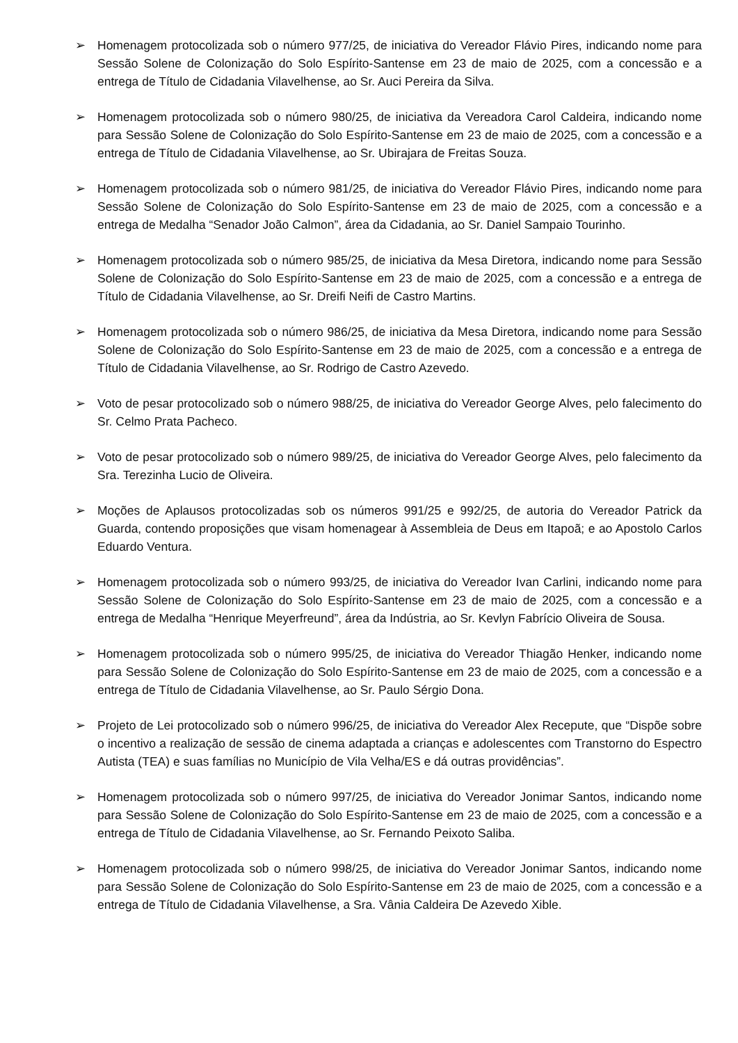➢ Homenagem protocolizada sob o número 977/25, de iniciativa do Vereador Flávio Pires, indicando nome para Sessão Solene de Colonização do Solo Espírito-Santense em 23 de maio de 2025, com a concessão e a entrega de Título de Cidadania Vilavelhense, ao Sr. Auci Pereira da Silva.
➢ Homenagem protocolizada sob o número 980/25, de iniciativa da Vereadora Carol Caldeira, indicando nome para Sessão Solene de Colonização do Solo Espírito-Santense em 23 de maio de 2025, com a concessão e a entrega de Título de Cidadania Vilavelhense, ao Sr. Ubirajara de Freitas Souza.
➢ Homenagem protocolizada sob o número 981/25, de iniciativa do Vereador Flávio Pires, indicando nome para Sessão Solene de Colonização do Solo Espírito-Santense em 23 de maio de 2025, com a concessão e a entrega de Medalha “Senador João Calmon”, área da Cidadania, ao Sr. Daniel Sampaio Tourinho.
➢ Homenagem protocolizada sob o número 985/25, de iniciativa da Mesa Diretora, indicando nome para Sessão Solene de Colonização do Solo Espírito-Santense em 23 de maio de 2025, com a concessão e a entrega de Título de Cidadania Vilavelhense, ao Sr. Dreifi Neifi de Castro Martins.
➢ Homenagem protocolizada sob o número 986/25, de iniciativa da Mesa Diretora, indicando nome para Sessão Solene de Colonização do Solo Espírito-Santense em 23 de maio de 2025, com a concessão e a entrega de Título de Cidadania Vilavelhense, ao Sr. Rodrigo de Castro Azevedo.
➢ Voto de pesar protocolizado sob o número 988/25, de iniciativa do Vereador George Alves, pelo falecimento do Sr. Celmo Prata Pacheco.
➢ Voto de pesar protocolizado sob o número 989/25, de iniciativa do Vereador George Alves, pelo falecimento da Sra. Terezinha Lucio de Oliveira.
➢ Moções de Aplausos protocolizadas sob os números 991/25 e 992/25, de autoria do Vereador Patrick da Guarda, contendo proposições que visam homenagear à Assembleia de Deus em Itapoã; e ao Apostolo Carlos Eduardo Ventura.
➢ Homenagem protocolizada sob o número 993/25, de iniciativa do Vereador Ivan Carlini, indicando nome para Sessão Solene de Colonização do Solo Espírito-Santense em 23 de maio de 2025, com a concessão e a entrega de Medalha “Henrique Meyerfreund”, área da Indústria, ao Sr. Kevlyn Fabrício Oliveira de Sousa.
➢ Homenagem protocolizada sob o número 995/25, de iniciativa do Vereador Thiagão Henker, indicando nome para Sessão Solene de Colonização do Solo Espírito-Santense em 23 de maio de 2025, com a concessão e a entrega de Título de Cidadania Vilavelhense, ao Sr. Paulo Sérgio Dona.
➢ Projeto de Lei protocolizado sob o número 996/25, de iniciativa do Vereador Alex Recepute, que “Dispõe sobre o incentivo a realização de sessão de cinema adaptada a crianças e adolescentes com Transtorno do Espectro Autista (TEA) e suas famílias no Município de Vila Velha/ES e dá outras providências”.
➢ Homenagem protocolizada sob o número 997/25, de iniciativa do Vereador Jonimar Santos, indicando nome para Sessão Solene de Colonização do Solo Espírito-Santense em 23 de maio de 2025, com a concessão e a entrega de Título de Cidadania Vilavelhense, ao Sr. Fernando Peixoto Saliba.
➢ Homenagem protocolizada sob o número 998/25, de iniciativa do Vereador Jonimar Santos, indicando nome para Sessão Solene de Colonização do Solo Espírito-Santense em 23 de maio de 2025, com a concessão e a entrega de Título de Cidadania Vilavelhense, a Sra. Vânia Caldeira De Azevedo Xible.